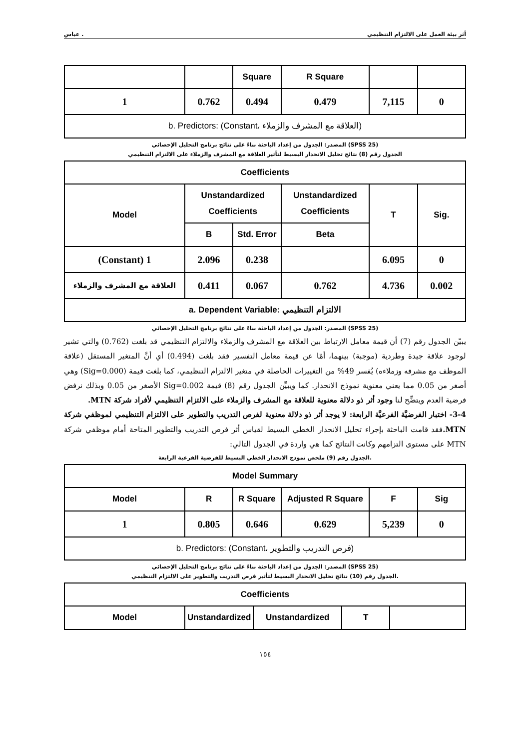عباس . أثر بيئة العمل على الالتزام التنظيمي
| | | Square | R Square | | |
| 1 | 0.762 | 0.494 | 0.479 | 7,115 | 0 |
| b. Predictors: (Constant، العلاقة مع المشرف والزملاء) | | | | | |
المصدر: الجدول من إعداد الباحثة بناءً على نتائج برنامج التحليل الإحصائي (SPSS 25)
الجدول رقم (8) نتائج تحليل الانحدار البسيط لتأثير العلاقة مع المشرف والزملاء على الالتزام التنظيمي
| Coefficients | | | | | |
| --- | --- | --- | --- | --- | --- |
| Model | Unstandardized Coefficients | | Unstandardized Coefficients | T | Sig. |
| | B | Std. Error | Beta | | |
| (Constant) 1 | 2.096 | 0.238 | | 6.095 | 0 |
| العلاقة مع المشرف والزملاء | 0.411 | 0.067 | 0.762 | 4.736 | 0.002 |
| a. Dependent Variable: الالتزام التنظيمي | | | | | |
المصدر: الجدول من إعداد الباحثة بناءً على نتائج برنامج التحليل الإحصائي (SPSS 25)
يبيّن الجدول رقم (7) أن قيمة معامل الارتباط بين العلاقة مع المشرف والزملاء والالتزام التنظيمي قد بلغت (0.762) والتي تشير لوجود علاقة جيدة وطردية (موجبة) بينهما، أمّا عن قيمة معامل التفسير فقد بلغت (0.494) أي أنَّ المتغير المستقل (علاقة الموظف مع مشرفه وزملاءه) يُفسر 49% من التغييرات الحاصلة في متغير الالتزام التنظيمي، كما بلغت قيمة (Sig=0.000) وهي أصغر من 0.05 مما يعني معنوية نموذج الانحدار. كما ويبيِّن الجدول رقم (8) قيمة Sig=0.002 الأصغر من 0.05 وبذلك نرفض فرضية العدم ويتضِّح لنا وجود أثر ذو دلالة معنوية للعلاقة مع المشرف والزملاء على الالتزام التنظيمي لأفراد شركة MTN.
3-4- اختبار الفرضيَّة الفرعيَّة الرابعة: لا يوجد أثر ذو دلالة معنوية لفرص التدريب والتطوير على الالتزام التنظيمي لموظفي شركة MTN. فقد قامت الباحثة بإجراء تحليل الانحدار الخطي البسيط لقياس أثر فرص التدريب والتطوير المتاحة أمام موظفي شركة MTN على مستوى التزامهم وكانت النتائج كما هي واردة في الجدول التالي:
الجدول رقم (9) ملخص نموذج الانحدار الخطي البسيط للفرضية الفرعية الرابعة.
| Model Summary | | | | | |
| --- | --- | --- | --- | --- | --- |
| Model | R | R Square | Adjusted R Square | F | Sig |
| 1 | 0.805 | 0.646 | 0.629 | 5,239 | 0 |
| b. Predictors: (Constant، فرص التدريب والتطوير) | | | | | |
المصدر: الجدول من إعداد الباحثة بناءً على نتائج برنامج التحليل الإحصائي (SPSS 25)
الجدول رقم (10) نتائج تحليل الانحدار البسيط لتأثير فرص التدريب والتطوير على الالتزام التنظيمي.
| Coefficients | | | | |
| --- | --- | --- | --- | --- |
| Model | Unstandardized | Unstandardized | T | |
١٥٤